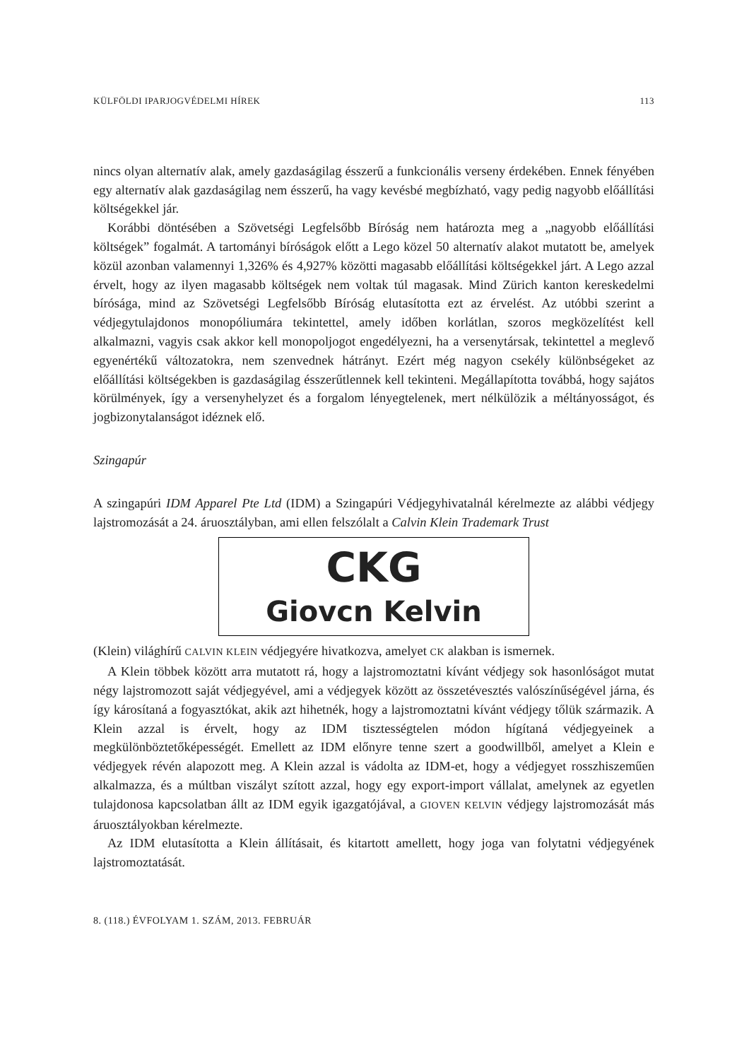KÜLFÖLDI IPARJOGVÉDELMI HÍREK 113
nincs olyan alternatív alak, amely gazdaságilag ésszerű a funkcionális verseny érdekében. Ennek fényében egy alternatív alak gazdaságilag nem ésszerű, ha vagy kevésbé megbízható, vagy pedig nagyobb előállítási költségekkel jár.
Korábbi döntésében a Szövetségi Legfelsőbb Bíróság nem határozta meg a „nagyobb előállítási költségek” fogalmát. A tartományi bíróságok előtt a Lego közel 50 alternatív alakot mutatott be, amelyek közül azonban valamennyi 1,326% és 4,927% közötti magasabb előállítási költségekkel járt. A Lego azzal érvelt, hogy az ilyen magasabb költségek nem voltak túl magasak. Mind Zürich kanton kereskedelmi bírósága, mind az Szövetségi Legfelsőbb Bíróság elutasította ezt az érvelést. Az utóbbi szerint a védjegytulajdonos monopóliumára tekintettel, amely időben korlátlan, szoros megközelítést kell alkalmazni, vagyis csak akkor kell monopoljogot engedélyezni, ha a versenytársak, tekintettel a meglevő egyenértékű változatokra, nem szenvednek hátrányt. Ezért még nagyon csekély különbségeket az előállítási költségekben is gazdaságilag ésszerűtlennek kell tekinteni. Megállapította továbbá, hogy sajátos körülmények, így a versenyhelyzet és a forgalom lényegtelenek, mert nélkülözik a méltányosságot, és jogbizonytalanságot idéznek elő.
Szingapúr
A szingapúri IDM Apparel Pte Ltd (IDM) a Szingapúri Védjegyhivatalnál kérelmezte az alábbi védjegy lajstromozását a 24. áruosztályban, ami ellen felszólalt a Calvin Klein Trademark Trust
CKG
Giovcn Kelvin
(Klein) világhírű CALVIN KLEIN védjegyére hivatkozva, amelyet CK alakban is ismernek.
A Klein többek között arra mutatott rá, hogy a lajstromoztatni kívánt védjegy sok hasonlóságot mutat négy lajstromozott saját védjegyével, ami a védjegyek között az összetévesztés valószínűségével járna, és így károsítaná a fogyasztókat, akik azt hihetnék, hogy a lajstromoztatni kívánt védjegy tőlük származik. A Klein azzal is érvelt, hogy az IDM tisztességtelen módon hígítaná védjegyeinek a megkülönböztetőképességét. Emellett az IDM előnyre tenne szert a goodwillből, amelyet a Klein e védjegyek révén alapozott meg. A Klein azzal is vádolta az IDM-et, hogy a védjegyet rosszhiszeműen alkalmazza, és a múltban viszályt szított azzal, hogy egy export-import vállalat, amelynek az egyetlen tulajdonosa kapcsolatban állt az IDM egyik igazgatójával, a GIOVEN KELVIN védjegy lajstromozását más áruosztályokban kérelmezte.
Az IDM elutasította a Klein állításait, és kitartott amellett, hogy joga van folytatni védjegyének lajstromoztatását.
8. (118.) ÉVFOLYAM 1. SZÁM, 2013. FEBRUÁR